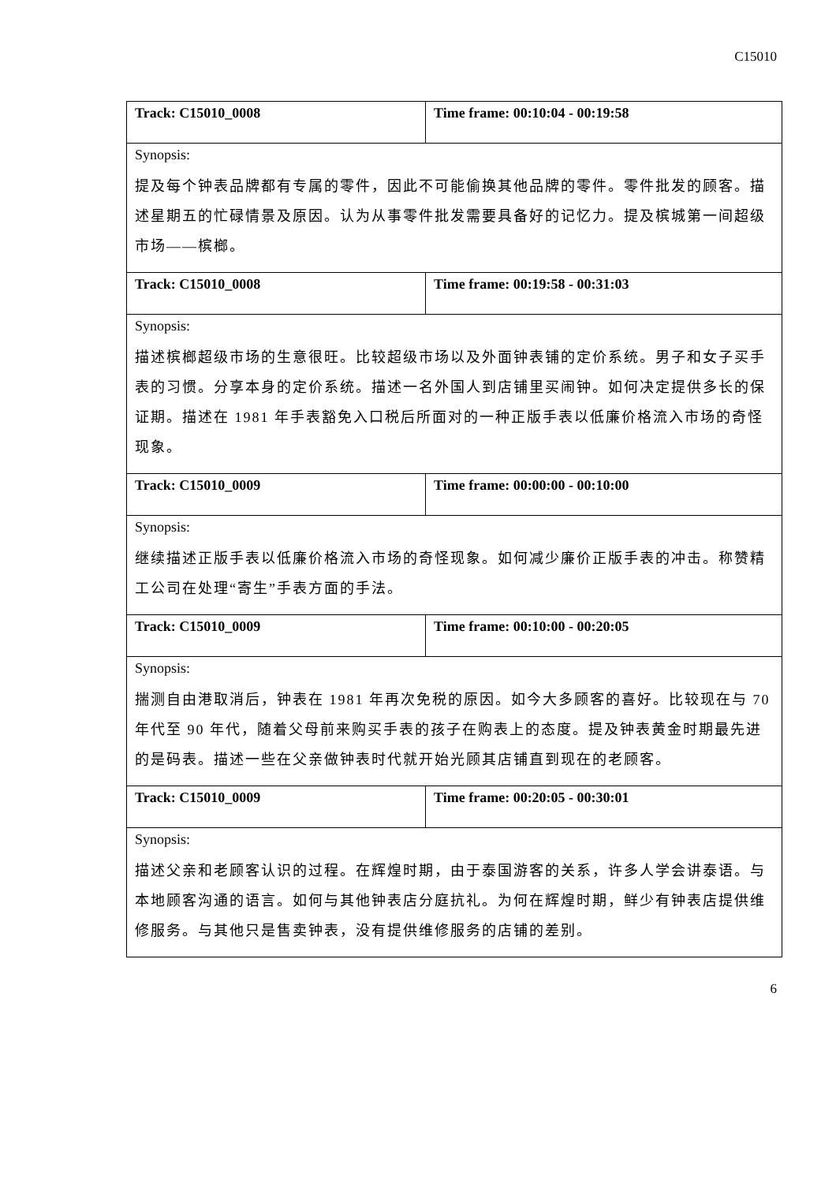C15010
| Track: C15010_0008 | Time frame: 00:10:04 - 00:19:58 |
| Synopsis: | |
| 提及每个钟表品牌都有专属的零件，因此不可能偷换其他品牌的零件。零件批发的顾客。描述星期五的忙碌情景及原因。认为从事零件批发需要具备好的记忆力。提及槟城第一间超级市场——槟榔。 | |
| Track: C15010_0008 | Time frame: 00:19:58 - 00:31:03 |
| Synopsis: | |
| 描述槟榔超级市场的生意很旺。比较超级市场以及外面钟表铺的定价系统。男子和女子买手表的习惯。分享本身的定价系统。描述一名外国人到店铺里买闹钟。如何决定提供多长的保证期。描述在 1981 年手表豁免入口税后所面对的一种正版手表以低廉价格流入市场的奇怪现象。 | |
| Track: C15010_0009 | Time frame: 00:00:00 - 00:10:00 |
| Synopsis: | |
| 继续描述正版手表以低廉价格流入市场的奇怪现象。如何减少廉价正版手表的冲击。称赞精工公司在处理“寄生”手表方面的手法。 | |
| Track: C15010_0009 | Time frame: 00:10:00 - 00:20:05 |
| Synopsis: | |
| 揣测自由港取消后，钟表在 1981 年再次免税的原因。如今大多顾客的喜好。比较现在与 70 年代至 90 年代，随着父母前来购买手表的孩子在购表上的态度。提及钟表黄金时期最先进的是码表。描述一些在父亲做钟表时代就开始光顾其店铺直到现在的老顾客。 | |
| Track: C15010_0009 | Time frame: 00:20:05 - 00:30:01 |
| Synopsis: | |
| 描述父亲和老顾客认识的过程。在辉煌时期，由于泰国游客的关系，许多人学会讲泰语。与本地顾客沟通的语言。如何与其他钟表店分庭抗礼。为何在辉煌时期，鲜少有钟表店提供维修服务。与其他只是售卖钟表，没有提供维修服务的店铺的差别。 | |
6